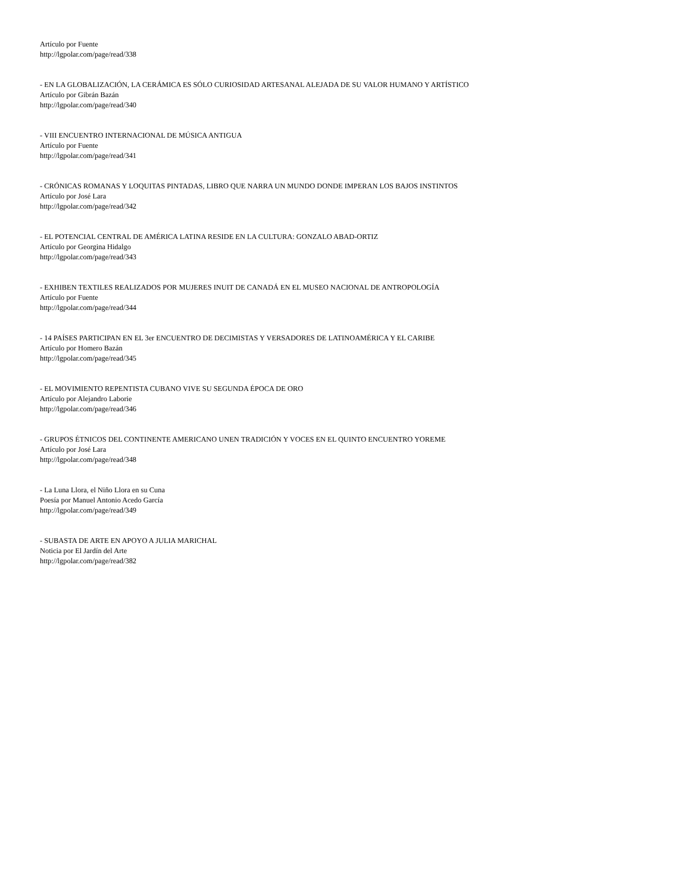Artículo por Fuente
http://lgpolar.com/page/read/338
- EN LA GLOBALIZACIÓN, LA CERÁMICA ES SÓLO CURIOSIDAD ARTESANAL ALEJADA DE SU VALOR HUMANO Y ARTÍSTICO
Artículo por Gibrán Bazán
http://lgpolar.com/page/read/340
- VIII ENCUENTRO INTERNACIONAL DE MÚSICA ANTIGUA
Artículo por Fuente
http://lgpolar.com/page/read/341
- CRÓNICAS ROMANAS Y LOQUITAS PINTADAS, LIBRO QUE NARRA UN MUNDO DONDE IMPERAN LOS BAJOS INSTINTOS
Artículo por José Lara
http://lgpolar.com/page/read/342
- EL POTENCIAL CENTRAL DE AMÉRICA LATINA RESIDE EN LA CULTURA: GONZALO ABAD-ORTIZ
Artículo por Georgina Hidalgo
http://lgpolar.com/page/read/343
- EXHIBEN TEXTILES REALIZADOS POR MUJERES INUIT DE CANADÁ EN EL MUSEO NACIONAL DE ANTROPOLOGÍA
Artículo por Fuente
http://lgpolar.com/page/read/344
- 14 PAÍSES PARTICIPAN EN EL 3er ENCUENTRO DE DECIMISTAS Y VERSADORES DE LATINOAMÉRICA Y EL CARIBE
Artículo por Homero Bazán
http://lgpolar.com/page/read/345
- EL MOVIMIENTO REPENTISTA CUBANO VIVE SU SEGUNDA ÉPOCA DE ORO
Artículo por Alejandro Laborie
http://lgpolar.com/page/read/346
- GRUPOS ÉTNICOS DEL CONTINENTE AMERICANO UNEN TRADICIÓN Y VOCES EN EL QUINTO ENCUENTRO YOREME
Artículo por José Lara
http://lgpolar.com/page/read/348
- La Luna Llora, el Niño Llora en su Cuna
Poesía por Manuel Antonio Acedo García
http://lgpolar.com/page/read/349
- SUBASTA DE ARTE EN APOYO A JULIA MARICHAL
Noticia por El Jardín del Arte
http://lgpolar.com/page/read/382